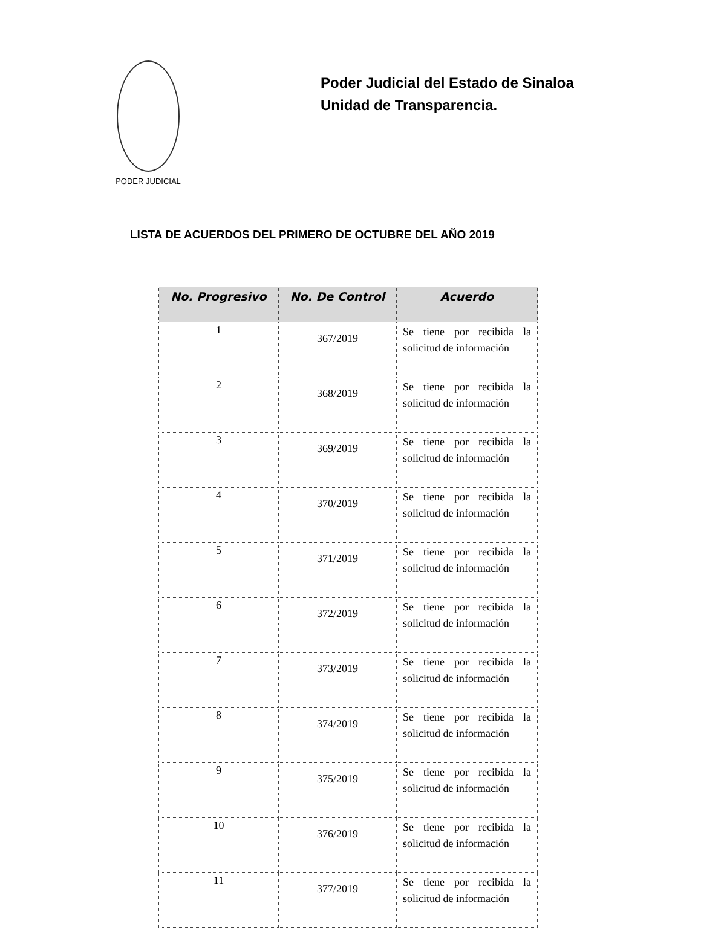PODER JUDICIAL
Poder Judicial del Estado de Sinaloa
Unidad de Transparencia.
LISTA DE ACUERDOS DEL PRIMERO DE OCTUBRE DEL AÑO 2019
| No. Progresivo | No. De Control | Acuerdo |
| --- | --- | --- |
| 1 | 367/2019 | Se tiene por recibida la solicitud de información |
| 2 | 368/2019 | Se tiene por recibida la solicitud de información |
| 3 | 369/2019 | Se tiene por recibida la solicitud de información |
| 4 | 370/2019 | Se tiene por recibida la solicitud de información |
| 5 | 371/2019 | Se tiene por recibida la solicitud de información |
| 6 | 372/2019 | Se tiene por recibida la solicitud de información |
| 7 | 373/2019 | Se tiene por recibida la solicitud de información |
| 8 | 374/2019 | Se tiene por recibida la solicitud de información |
| 9 | 375/2019 | Se tiene por recibida la solicitud de información |
| 10 | 376/2019 | Se tiene por recibida la solicitud de información |
| 11 | 377/2019 | Se tiene por recibida la solicitud de información |